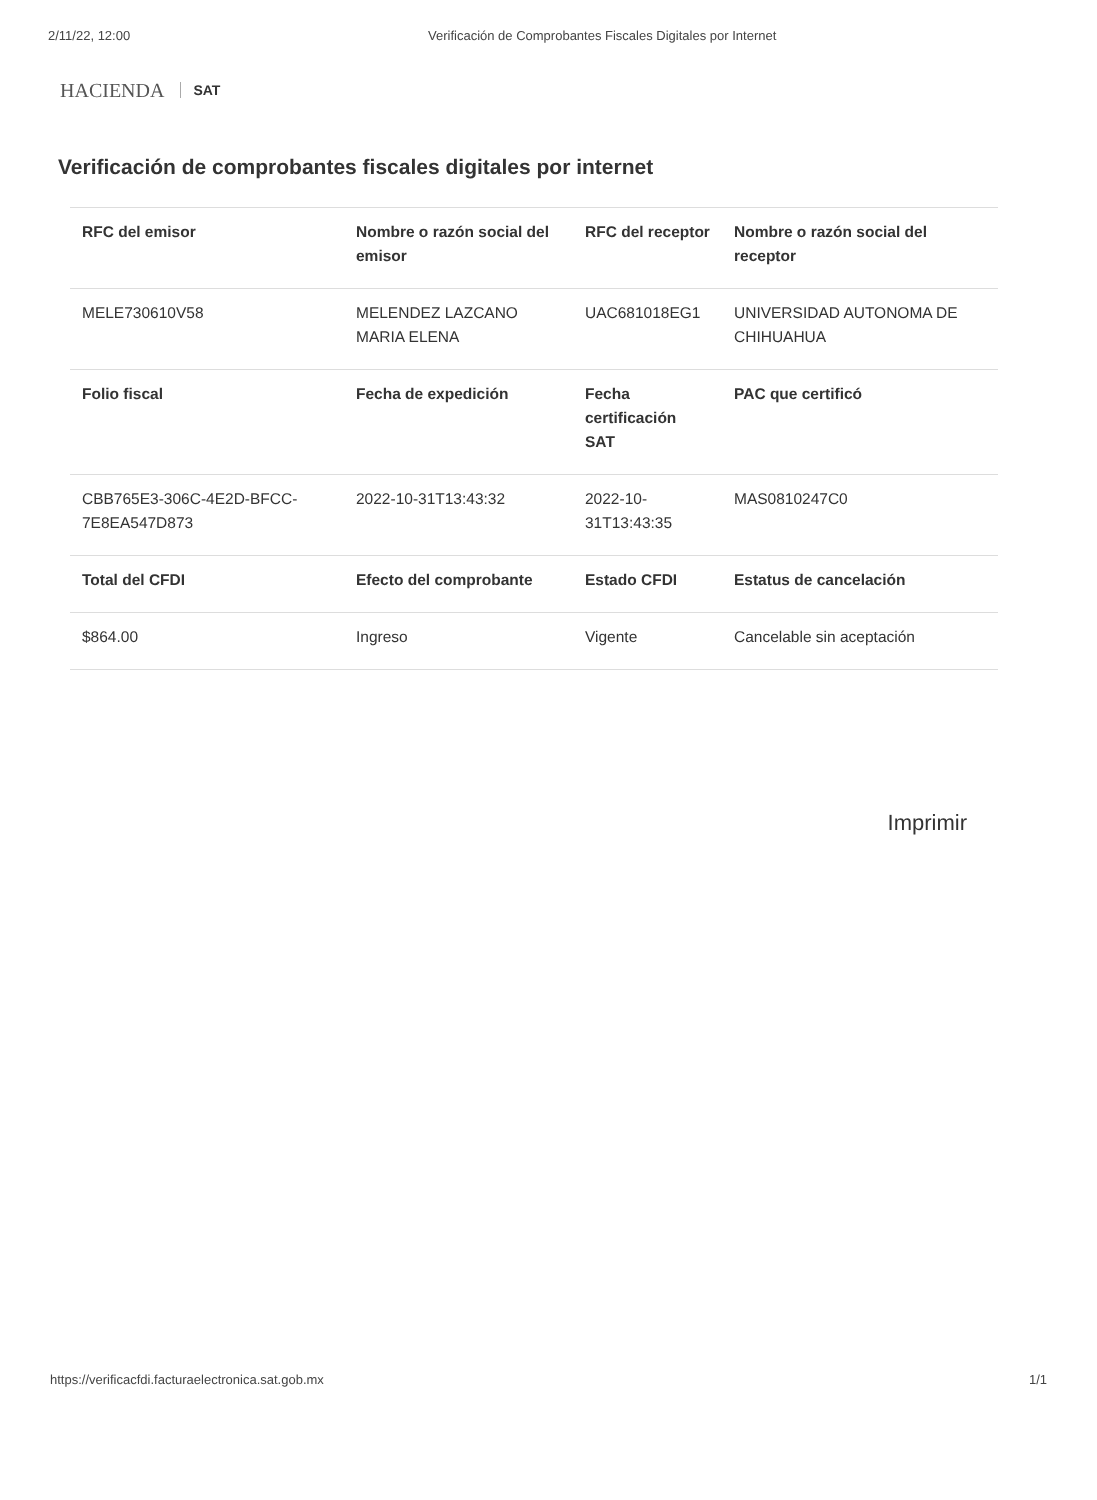2/11/22, 12:00 Verificación de Comprobantes Fiscales Digitales por Internet
HACIENDA SAT
Verificación de comprobantes fiscales digitales por internet
| RFC del emisor | Nombre o razón social del emisor | RFC del receptor | Nombre o razón social del receptor |
| --- | --- | --- | --- |
| MELE730610V58 | MELENDEZ LAZCANO MARIA ELENA | UAC681018EG1 | UNIVERSIDAD AUTONOMA DE CHIHUAHUA |
| Folio fiscal | Fecha de expedición | Fecha certificación SAT | PAC que certificó |
| CBB765E3-306C-4E2D-BFCC-7E8EA547D873 | 2022-10-31T13:43:32 | 2022-10-31T13:43:35 | MAS0810247C0 |
| Total del CFDI | Efecto del comprobante | Estado CFDI | Estatus de cancelación |
| $864.00 | Ingreso | Vigente | Cancelable sin aceptación |
Imprimir
https://verificacfdi.facturaelectronica.sat.gob.mx 1/1